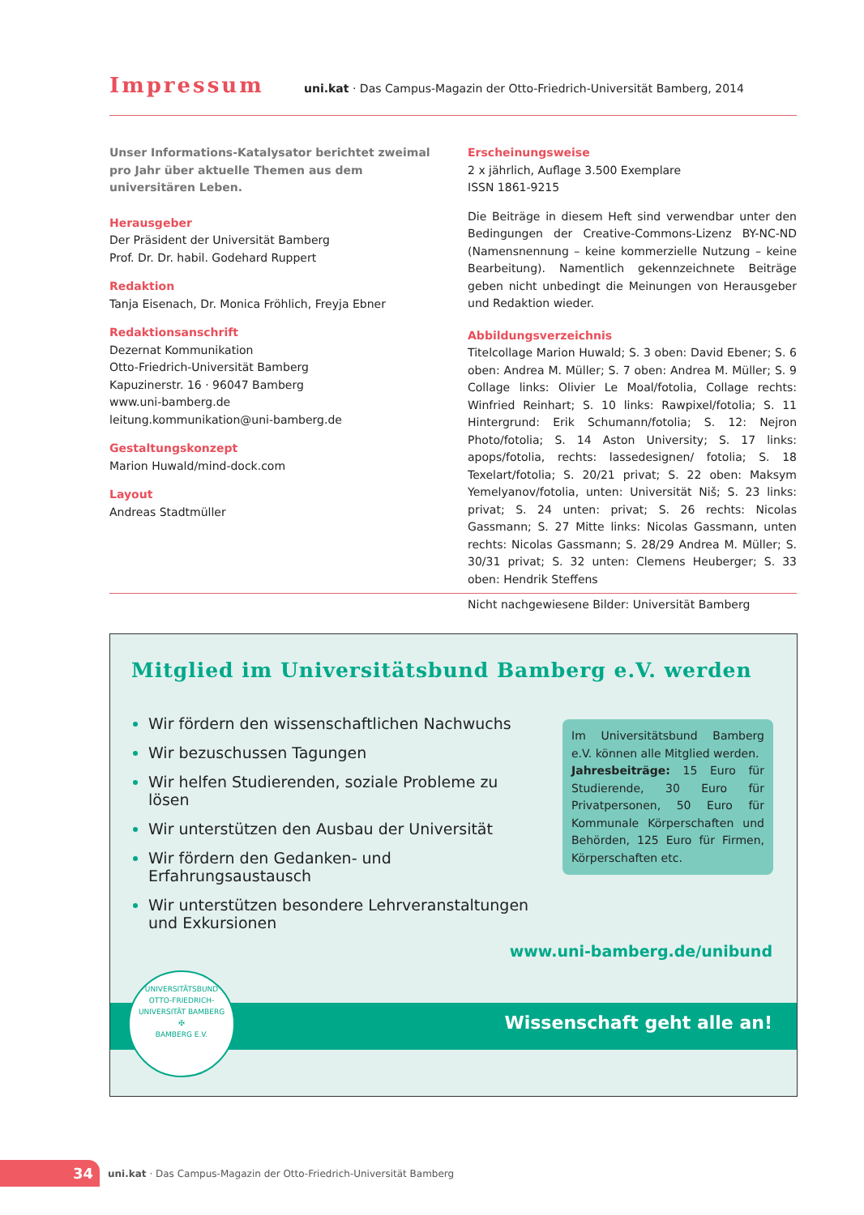Impressum
uni.kat · Das Campus-Magazin der Otto-Friedrich-Universität Bamberg, 2014
Unser Informations-Katalysator berichtet zweimal pro Jahr über aktuelle Themen aus dem universitären Leben.
Herausgeber
Der Präsident der Universität Bamberg
Prof. Dr. Dr. habil. Godehard Ruppert
Redaktion
Tanja Eisenach, Dr. Monica Fröhlich, Freyja Ebner
Redaktionsanschrift
Dezernat Kommunikation
Otto-Friedrich-Universität Bamberg
Kapuzinerstr. 16 · 96047 Bamberg
www.uni-bamberg.de
leitung.kommunikation@uni-bamberg.de
Gestaltungskonzept
Marion Huwald/mind-dock.com
Layout
Andreas Stadtmüller
Erscheinungsweise
2 x jährlich, Auflage 3.500 Exemplare
ISSN 1861-9215
Die Beiträge in diesem Heft sind verwendbar unter den Bedingungen der Creative-Commons-Lizenz BY-NC-ND (Namensnennung – keine kommerzielle Nutzung – keine Bearbeitung). Namentlich gekennzeichnete Beiträge geben nicht unbedingt die Meinungen von Herausgeber und Redaktion wieder.
Abbildungsverzeichnis
Titelcollage Marion Huwald; S. 3 oben: David Ebener; S. 6 oben: Andrea M. Müller; S. 7 oben: Andrea M. Müller; S. 9 Collage links: Olivier Le Moal/fotolia, Collage rechts: Winfried Reinhart; S. 10 links: Rawpixel/fotolia; S. 11 Hintergrund: Erik Schumann/fotolia; S. 12: Nejron Photo/fotolia; S. 14 Aston University; S. 17 links: apops/fotolia, rechts: lassedesignen/ fotolia; S. 18 Texelart/fotolia; S. 20/21 privat; S. 22 oben: Maksym Yemelyanov/fotolia, unten: Universität Niš; S. 23 links: privat; S. 24 unten: privat; S. 26 rechts: Nicolas Gassmann; S. 27 Mitte links: Nicolas Gassmann, unten rechts: Nicolas Gassmann; S. 28/29 Andrea M. Müller; S. 30/31 privat; S. 32 unten: Clemens Heuberger; S. 33 oben: Hendrik Steffens
Nicht nachgewiesene Bilder: Universität Bamberg
Mitglied im Universitätsbund Bamberg e.V. werden
Wir fördern den wissenschaftlichen Nachwuchs
Wir bezuschussen Tagungen
Wir helfen Studierenden, soziale Probleme zu lösen
Wir unterstützen den Ausbau der Universität
Wir fördern den Gedanken- und Erfahrungsaustausch
Wir unterstützen besondere Lehrveranstaltungen und Exkursionen
Im Universitätsbund Bamberg e.V. können alle Mitglied werden.
Jahresbeiträge: 15 Euro für Studierende, 30 Euro für Privatpersonen, 50 Euro für Kommunale Körperschaften und Behörden, 125 Euro für Firmen, Körperschaften etc.
www.uni-bamberg.de/unibund
Wissenschaft geht alle an!
UNIVERSITÄTSBUND
OTTO-FRIEDRICH-UNIVERSITÄT BAMBERG
✠
BAMBERG E.V.
34
uni.kat · Das Campus-Magazin der Otto-Friedrich-Universität Bamberg